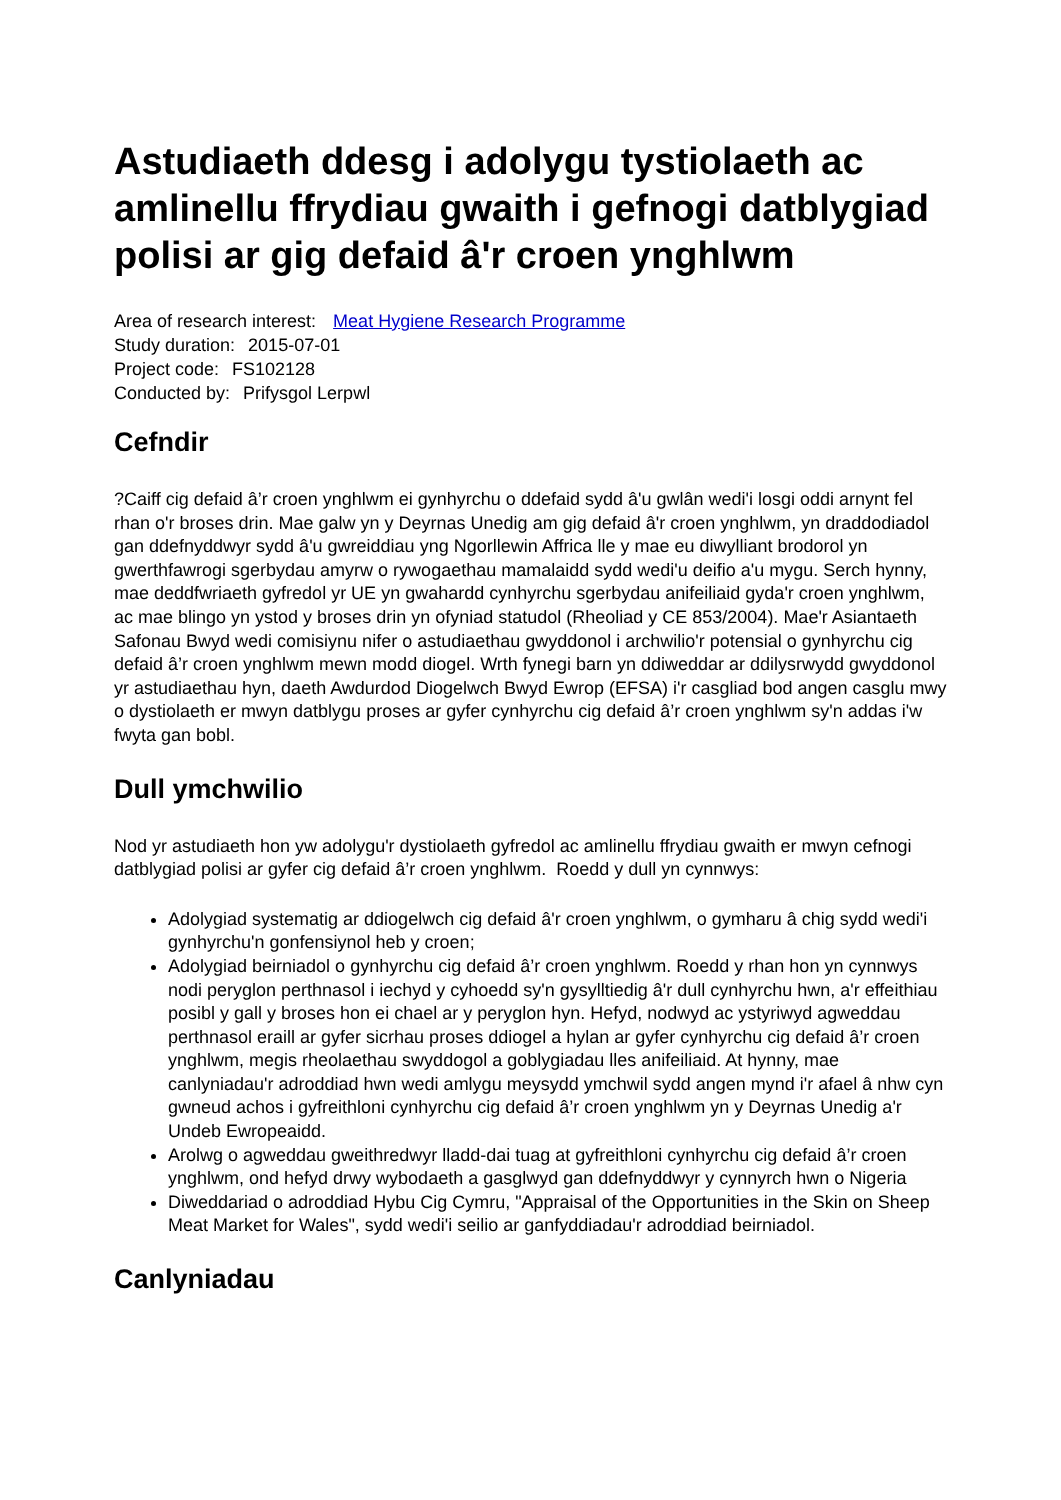Astudiaeth ddesg i adolygu tystiolaeth ac amlinellu ffrydiau gwaith i gefnogi datblygiad polisi ar gig defaid â'r croen ynghlwm
Area of research interest: Meat Hygiene Research Programme
Study duration: 2015-07-01
Project code: FS102128
Conducted by: Prifysgol Lerpwl
Cefndir
?Caiff cig defaid â’r croen ynghlwm ei gynhyrchu o ddefaid sydd â'u gwlân wedi'i losgi oddi arnynt fel rhan o'r broses drin. Mae galw yn y Deyrnas Unedig am gig defaid â'r croen ynghlwm, yn draddodiadol gan ddefnyddwyr sydd â'u gwreiddiau yng Ngorllewin Affrica lle y mae eu diwylliant brodorol yn gwerthfawrogi sgerbydau amyrw o rywogaethau mamalaidd sydd wedi'u deifio a'u mygu. Serch hynny, mae deddfwriaeth gyfredol yr UE yn gwahardd cynhyrchu sgerbydau anifeiliaid gyda'r croen ynghlwm, ac mae blingo yn ystod y broses drin yn ofyniad statudol (Rheoliad y CE 853/2004). Mae'r Asiantaeth Safonau Bwyd wedi comisiynu nifer o astudiaethau gwyddonol i archwilio'r potensial o gynhyrchu cig defaid â’r croen ynghlwm mewn modd diogel. Wrth fynegi barn yn ddiweddar ar ddilysrwydd gwyddonol yr astudiaethau hyn, daeth Awdurdod Diogelwch Bwyd Ewrop (EFSA) i'r casgliad bod angen casglu mwy o dystiolaeth er mwyn datblygu proses ar gyfer cynhyrchu cig defaid â’r croen ynghlwm sy'n addas i'w fwyta gan bobl.
Dull ymchwilio
Nod yr astudiaeth hon yw adolygu'r dystiolaeth gyfredol ac amlinellu ffrydiau gwaith er mwyn cefnogi datblygiad polisi ar gyfer cig defaid â’r croen ynghlwm. Roedd y dull yn cynnwys:
Adolygiad systematig ar ddiogelwch cig defaid â'r croen ynghlwm, o gymharu â chig sydd wedi'i gynhyrchu'n gonfensiynol heb y croen;
Adolygiad beirniadol o gynhyrchu cig defaid â’r croen ynghlwm. Roedd y rhan hon yn cynnwys nodi peryglon perthnasol i iechyd y cyhoedd sy'n gysylltiedig â'r dull cynhyrchu hwn, a'r effeithiau posibl y gall y broses hon ei chael ar y peryglon hyn. Hefyd, nodwyd ac ystyriwyd agweddau perthnasol eraill ar gyfer sicrhau proses ddiogel a hylan ar gyfer cynhyrchu cig defaid â’r croen ynghlwm, megis rheolaethau swyddogol a goblygiadau lles anifeiliaid. At hynny, mae canlyniadau'r adroddiad hwn wedi amlygu meysydd ymchwil sydd angen mynd i'r afael â nhw cyn gwneud achos i gyfreithloni cynhyrchu cig defaid â’r croen ynghlwm yn y Deyrnas Unedig a'r Undeb Ewropeaidd.
Arolwg o agweddau gweithredwyr lladd-dai tuag at gyfreithloni cynhyrchu cig defaid â’r croen ynghlwm, ond hefyd drwy wybodaeth a gasglwyd gan ddefnyddwyr y cynnyrch hwn o Nigeria
Diweddariad o adroddiad Hybu Cig Cymru, "Appraisal of the Opportunities in the Skin on Sheep Meat Market for Wales", sydd wedi'i seilio ar ganfyddiadau'r adroddiad beirniadol.
Canlyniadau